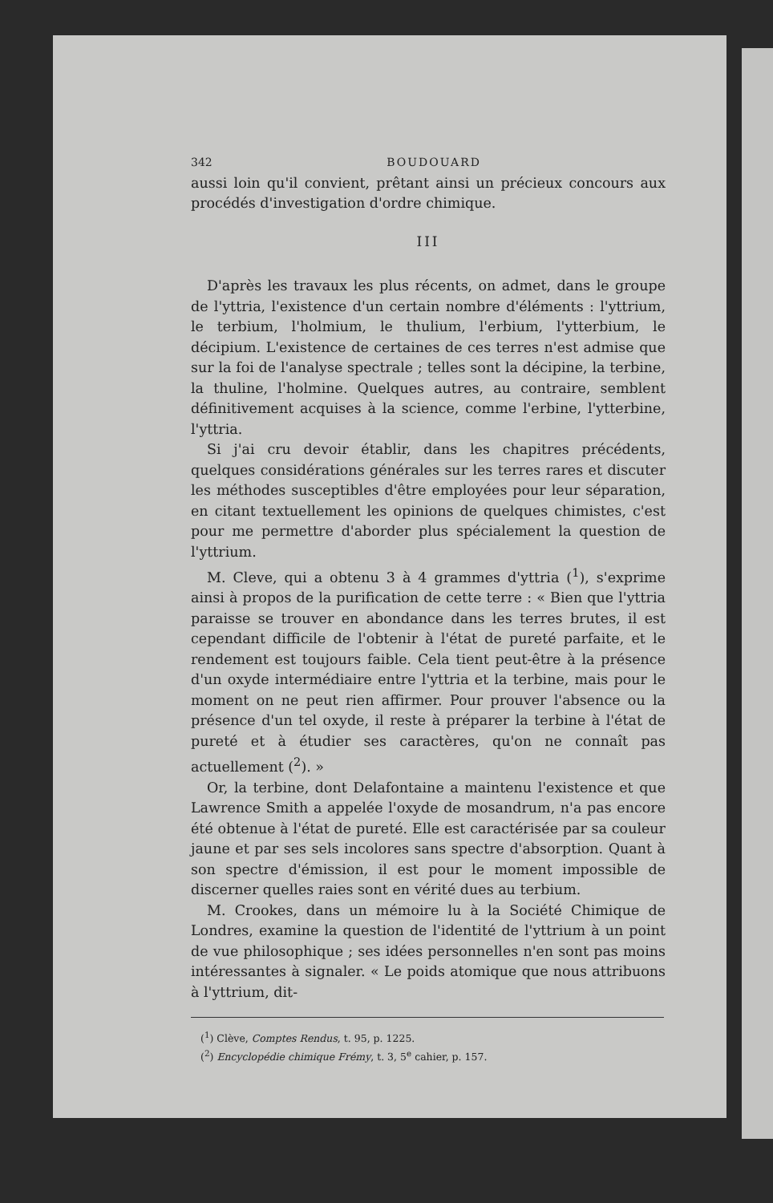342 BOUDOUARD
aussi loin qu'il convient, prêtant ainsi un précieux concours aux procédés d'investigation d'ordre chimique.
III
D'après les travaux les plus récents, on admet, dans le groupe de l'yttria, l'existence d'un certain nombre d'éléments : l'yttrium, le terbium, l'holmium, le thulium, l'erbium, l'ytterbium, le décipium. L'existence de certaines de ces terres n'est admise que sur la foi de l'analyse spectrale ; telles sont la décipine, la terbine, la thuline, l'holmine. Quelques autres, au contraire, semblent définitivement acquises à la science, comme l'erbine, l'ytterbine, l'yttria.
Si j'ai cru devoir établir, dans les chapitres précédents, quelques considérations générales sur les terres rares et discuter les méthodes susceptibles d'être employées pour leur séparation, en citant textuellement les opinions de quelques chimistes, c'est pour me permettre d'aborder plus spécialement la question de l'yttrium.
M. Cleve, qui a obtenu 3 à 4 grammes d'yttria (<sup>1</sup>), s'exprime ainsi à propos de la purification de cette terre : « Bien que l'yttria paraisse se trouver en abondance dans les terres brutes, il est cependant difficile de l'obtenir à l'état de pureté parfaite, et le rendement est toujours faible. Cela tient peut-être à la présence d'un oxyde intermédiaire entre l'yttria et la terbine, mais pour le moment on ne peut rien affirmer. Pour prouver l'absence ou la présence d'un tel oxyde, il reste à préparer la terbine à l'état de pureté et à étudier ses caractères, qu'on ne connaît pas actuellement (<sup>2</sup>). »
Or, la terbine, dont Delafontaine a maintenu l'existence et que Lawrence Smith a appelée l'oxyde de mosandrum, n'a pas encore été obtenue à l'état de pureté. Elle est caractérisée par sa couleur jaune et par ses sels incolores sans spectre d'absorption. Quant à son spectre d'émission, il est pour le moment impossible de discerner quelles raies sont en vérité dues au terbium.
M. Crookes, dans un mémoire lu à la Société Chimique de Londres, examine la question de l'identité de l'yttrium à un point de vue philosophique ; ses idées personnelles n'en sont pas moins intéressantes à signaler. « Le poids atomique que nous attribuons à l'yttrium, dit-
(<sup>1</sup>) Clève, Comptes Rendus, t. 95, p. 1225.
(<sup>2</sup>) Encyclopédie chimique Frémy, t. 3, 5<sup>e</sup> cahier, p. 157.